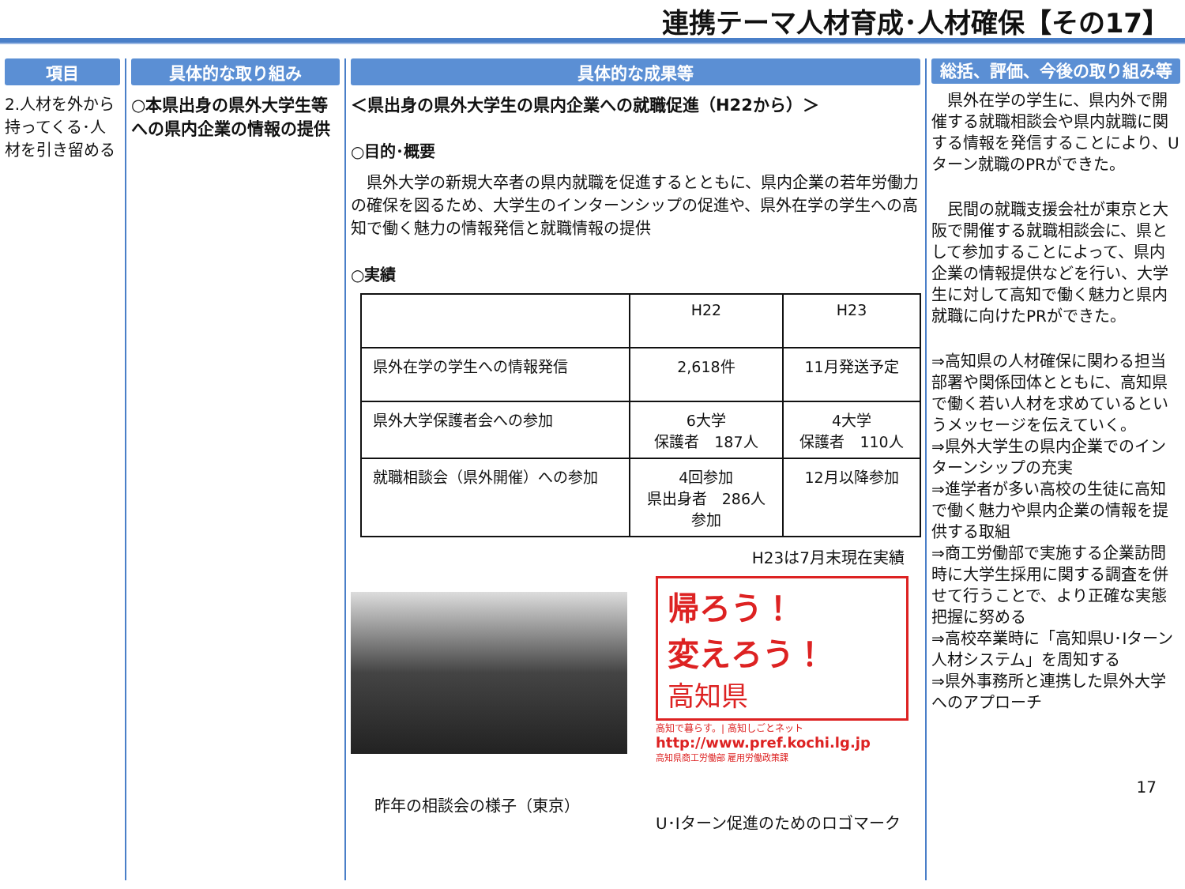連携テーマ人材育成･人材確保【その17】
項目
2.人材を外から持ってくる･人材を引き留める
具体的な取り組み
○本県出身の県外大学生等への県内企業の情報の提供
具体的な成果等
＜県出身の県外大学生の県内企業への就職促進（H22から）＞
○目的･概要
　県外大学の新規大卒者の県内就職を促進するとともに、県内企業の若年労働力の確保を図るため、大学生のインターンシップの促進や、県外在学の学生への高知で働く魅力の情報発信と就職情報の提供
○実績
| | H22 | H23 |
| --- | --- | --- |
| 県外在学の学生への情報発信 | 2,618件 | 11月発送予定 |
| 県外大学保護者会への参加 | 6大学 保護者 187人 | 4大学 保護者 110人 |
| 就職相談会（県外開催）への参加 | 4回参加 県出身者 286人 参加 | 12月以降参加 |
H23は7月末現在実績
昨年の相談会の様子（東京）
帰ろう！
変えろう！
高知県
高知で暮らす。| 高知しごとネット
http://www.pref.kochi.lg.jp
高知県商工労働部 雇用労働政策課
U･Iターン促進のためのロゴマーク
総括、評価、今後の取り組み等
　県外在学の学生に、県内外で開催する就職相談会や県内就職に関する情報を発信することにより、Uターン就職のPRができた。
　民間の就職支援会社が東京と大阪で開催する就職相談会に、県として参加することによって、県内企業の情報提供などを行い、大学生に対して高知で働く魅力と県内就職に向けたPRができた。
⇒高知県の人材確保に関わる担当部署や関係団体とともに、高知県で働く若い人材を求めているというメッセージを伝えていく。
⇒県外大学生の県内企業でのインターンシップの充実
⇒進学者が多い高校の生徒に高知で働く魅力や県内企業の情報を提供する取組
⇒商工労働部で実施する企業訪問時に大学生採用に関する調査を併せて行うことで、より正確な実態把握に努める
⇒高校卒業時に「高知県U･Iターン人材システム」を周知する
⇒県外事務所と連携した県外大学へのアプローチ
17